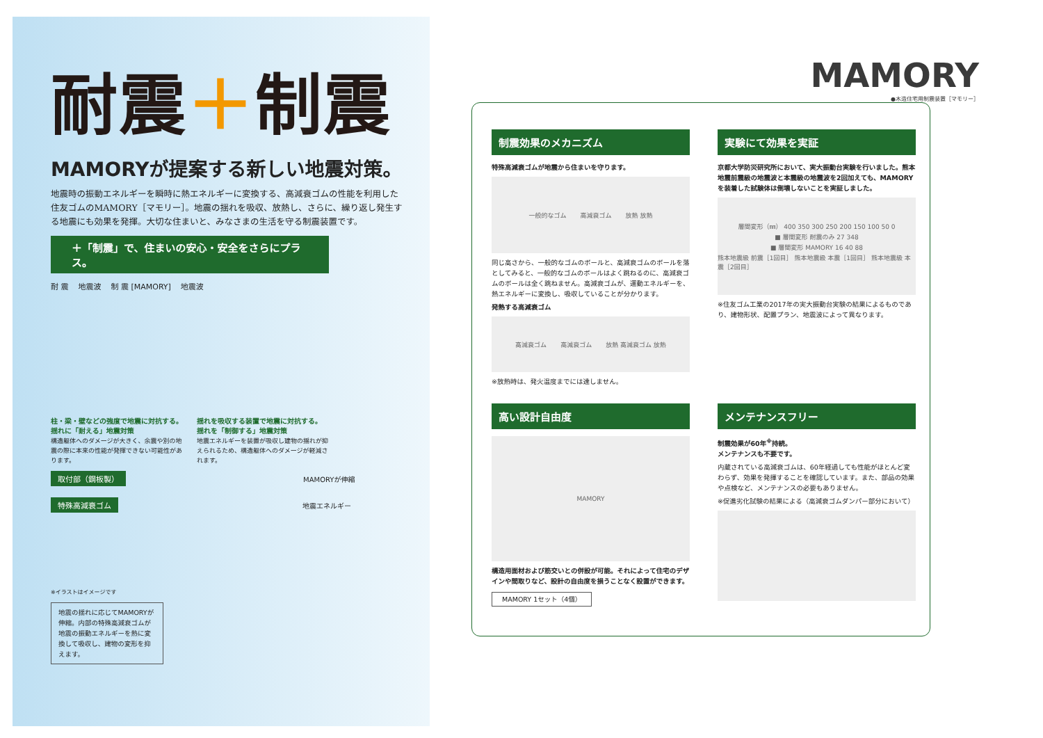耐震＋制震
MAMORYが提案する新しい地震対策。
地震時の振動エネルギーを瞬時に熱エネルギーに変換する、高減衰ゴムの性能を利用した住友ゴムのMAMORY［マモリー］。地震の揺れを吸収、放熱し、さらに、繰り返し発生する地震にも効果を発揮。大切な住まいと、みなさまの生活を守る制震装置です。
＋「制震」で、住まいの安心・安全をさらにプラス。
耐 震 地震波 制 震 [MAMORY] 地震波
柱・梁・壁などの強度で地震に対抗する。
揺れに「耐える」地震対策
構造躯体へのダメージが大きく、余震や別の地震の際に本来の性能が発揮できない可能性があります。
揺れを吸収する装置で地震に対抗する。
揺れを「制御する」地震対策
地震エネルギーを装置が吸収し建物の揺れが抑えられるため、構造躯体へのダメージが軽減されます。
取付部（鋼板製）
MAMORYが伸縮
特殊高減衰ゴム
地震エネルギー
※イラストはイメージです
地震の揺れに応じてMAMORYが伸縮。内部の特殊高減衰ゴムが地震の振動エネルギーを熱に変換して吸収し、建物の変形を抑えます。
MAMORY
●木造住宅用制震装置［マモリー］
制震効果のメカニズム
特殊高減衰ゴムが地震から住まいを守ります。
一般的なゴム 高減衰ゴム 放熱 放熱
同じ高さから、一般的なゴムのボールと、高減衰ゴムのボールを落としてみると、一般的なゴムのボールはよく跳ねるのに、高減衰ゴムのボールは全く跳ねません。高減衰ゴムが、運動エネルギーを、熱エネルギーに変換し、吸収していることが分かります。
発熱する高減衰ゴム
高減衰ゴム 高減衰ゴム 放熱 高減衰ゴム 放熱
※放熱時は、発火温度までには達しません。
実験にて効果を実証
京都大学防災研究所において、実大振動台実験を行いました。熊本地震前震級の地震波と本震級の地震波を2回加えても、MAMORYを装着した試験体は倒壊しないことを実証しました。
層間変形（㎜） 400 350 300 250 200 150 100 50 0
■ 層間変形 耐震のみ 27 348
■ 層間変形 MAMORY 16 40 88
熊本地震級 前震［1回目］ 熊本地震級 本震［1回目］ 熊本地震級 本震［2回目］
※住友ゴム工業の2017年の実大振動台実験の結果によるものであり、建物形状、配置プラン、地震波によって異なります。
高い設計自由度
MAMORY
構造用面材および筋交いとの併設が可能。それによって住宅のデザインや間取りなど、設計の自由度を損うことなく設置ができます。
MAMORY 1セット（4個）
メンテナンスフリー
制震効果が60年<sup>※</sup>持続。
メンテナンスも不要です。
内蔵されている高減衰ゴムは、60年経過しても性能がほとんど変わらず、効果を発揮することを確認しています。また、部品の効果や点検など、メンテナンスの必要もありません。
※促進劣化試験の結果による（高減衰ゴムダンパー部分において）